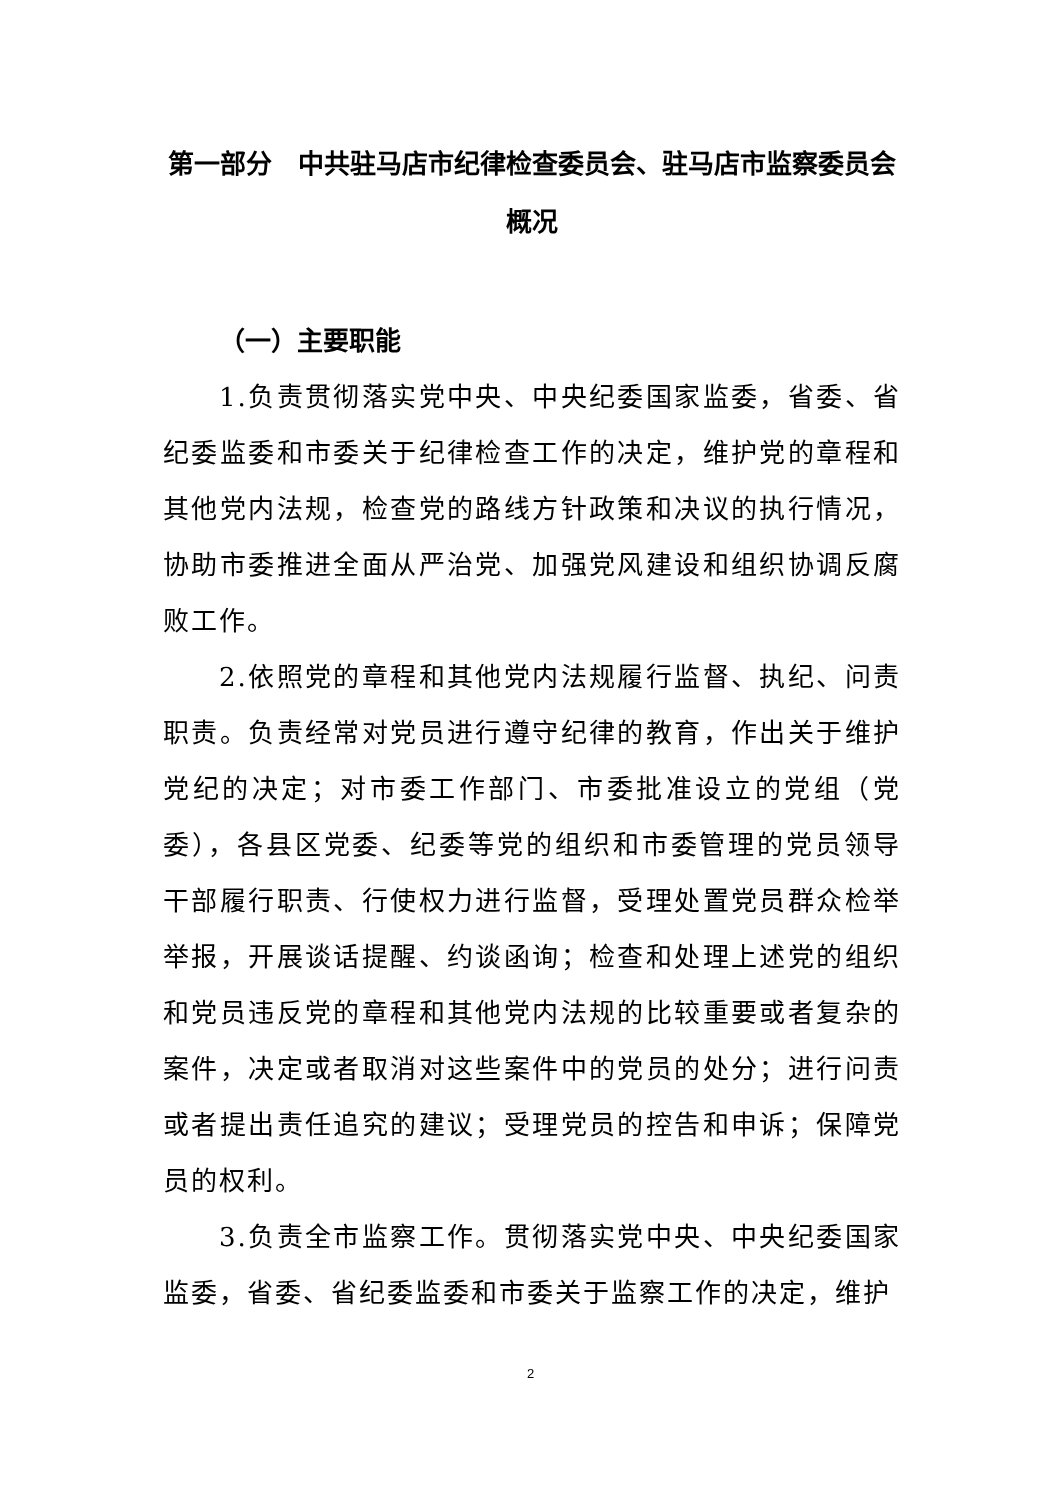第一部分　中共驻马店市纪律检查委员会、驻马店市监察委员会概况
（一）主要职能
1.负责贯彻落实党中央、中央纪委国家监委，省委、省纪委监委和市委关于纪律检查工作的决定，维护党的章程和其他党内法规，检查党的路线方针政策和决议的执行情况，协助市委推进全面从严治党、加强党风建设和组织协调反腐败工作。
2.依照党的章程和其他党内法规履行监督、执纪、问责职责。负责经常对党员进行遵守纪律的教育，作出关于维护党纪的决定；对市委工作部门、市委批准设立的党组（党委），各县区党委、纪委等党的组织和市委管理的党员领导干部履行职责、行使权力进行监督，受理处置党员群众检举举报，开展谈话提醒、约谈函询；检查和处理上述党的组织和党员违反党的章程和其他党内法规的比较重要或者复杂的案件，决定或者取消对这些案件中的党员的处分；进行问责或者提出责任追究的建议；受理党员的控告和申诉；保障党员的权利。
3.负责全市监察工作。贯彻落实党中央、中央纪委国家监委，省委、省纪委监委和市委关于监察工作的决定，维护
2